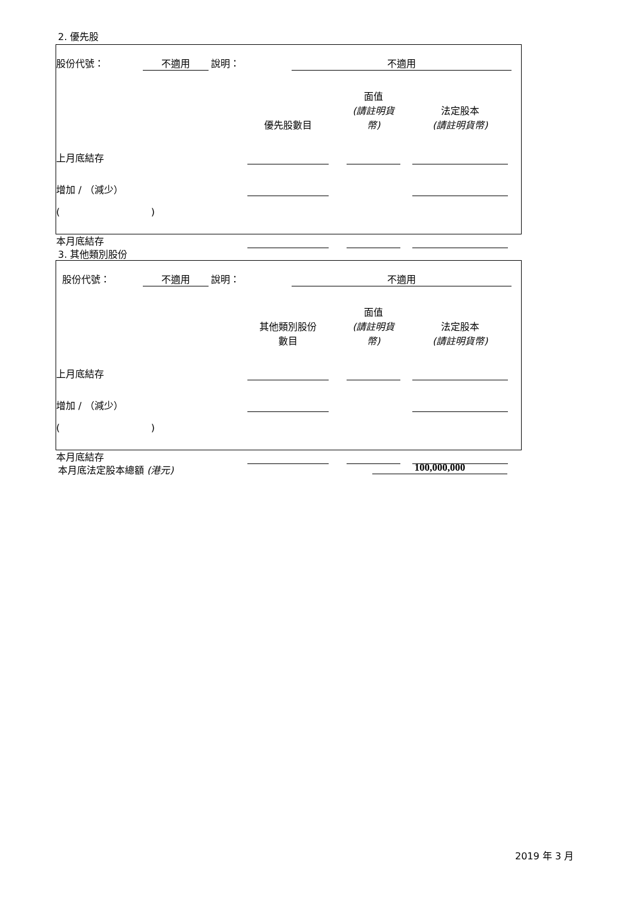2. 優先股
| 股份代號： | 不適用 | | 說明： | | 不適用 | |
| | 優先股數目 | | 面值 (請註明貨幣) | | 法定股本 (請註明貨幣) | |
| 上月底結存 | | | | | | |
| 增加 / （減少） | | | | | | |
| ( ) | | | | | | |
| 本月底結存 | | | | | | |
3. 其他類別股份
| 股份代號： | 不適用 | | 說明： | | 不適用 | |
| | 其他類別股份 數目 | | 面值 (請註明貨幣) | | 法定股本 (請註明貨幣) | |
| 上月底結存 | | | | | | |
| 增加 / （減少） | | | | | | |
| ( ) | | | | | | |
| 本月底結存 | | | | | | |
本月底法定股本總額 (港元) 100,000,000
2019 年 3 月